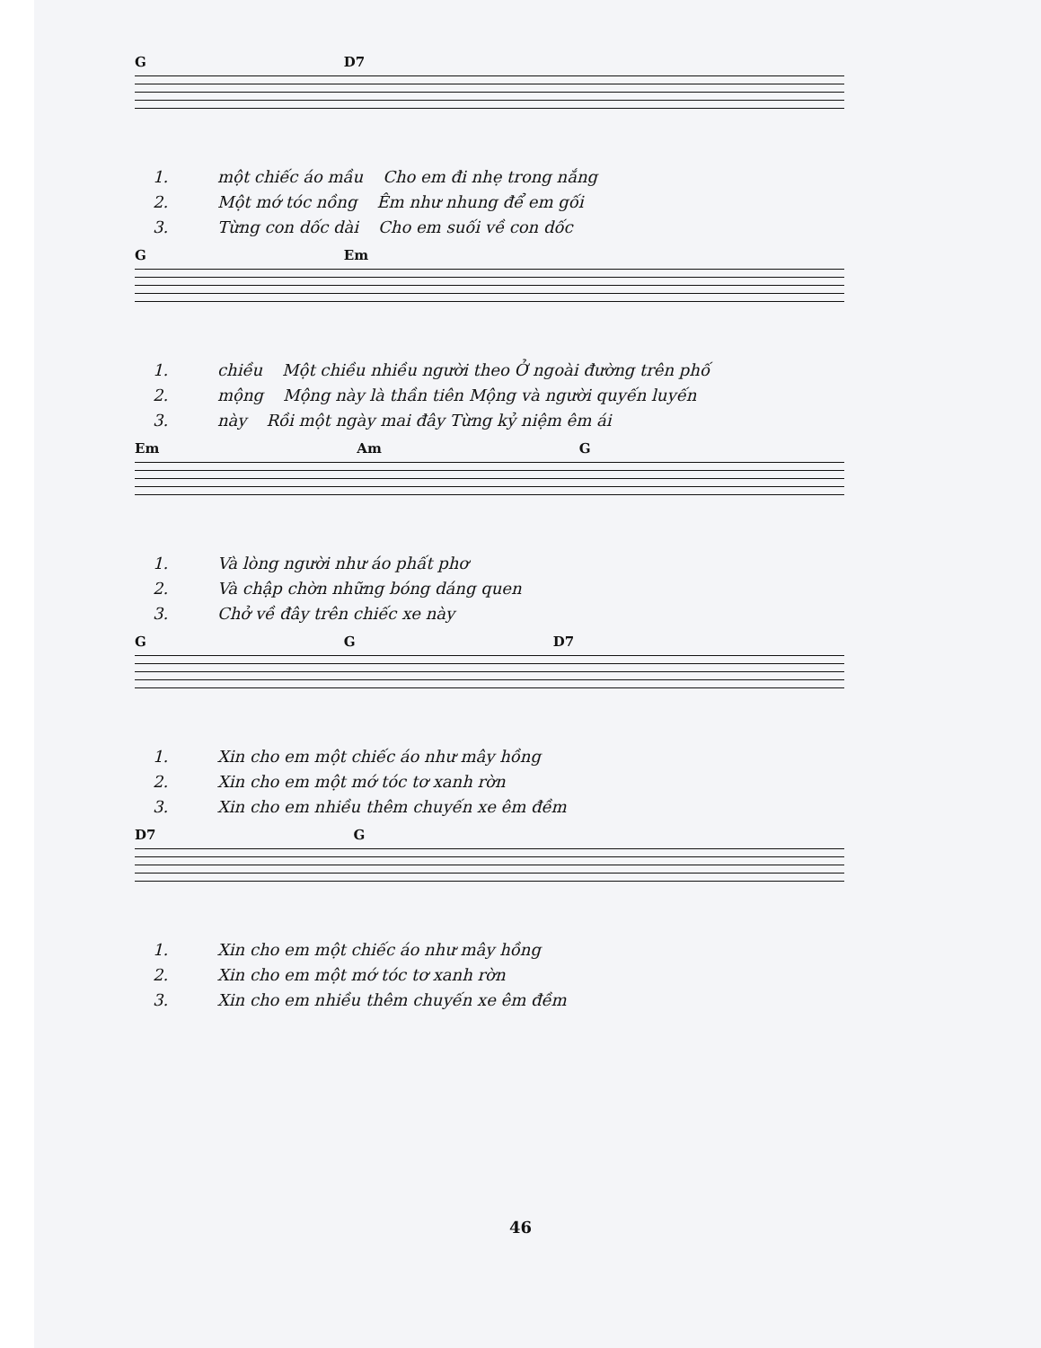G D7
1. một chiếc áo mầu Cho em đi nhẹ trong nắng
2. Một mớ tóc nồng Êm như nhung để em gối
3. Từng con dốc dài Cho em suối về con dốc
G Em
1. chiều Một chiều nhiều người theo Ở ngoài đường trên phố
2. mộng Mộng này là thần tiên Mộng và người quyến luyến
3. này Rồi một ngày mai đây Từng kỷ niệm êm ái
Em Am G
1. Và lòng người như áo phất phơ
2. Và chập chờn những bóng dáng quen
3. Chở về đây trên chiếc xe này
G G D7
1. Xin cho em một chiếc áo như mây hồng
2. Xin cho em một mớ tóc tơ xanh rờn
3. Xin cho em nhiều thêm chuyến xe êm đềm
D7 G
1. Xin cho em một chiếc áo như mây hồng
2. Xin cho em một mớ tóc tơ xanh rờn
3. Xin cho em nhiều thêm chuyến xe êm đềm
46